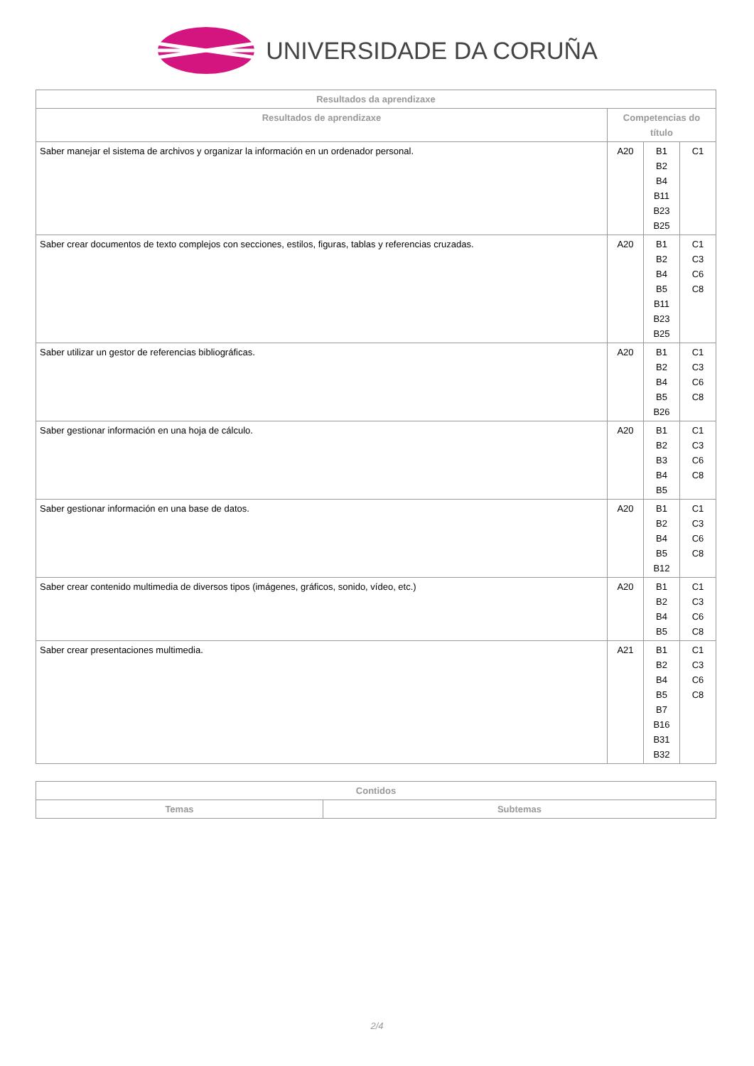UNIVERSIDADE DA CORUÑA
| Resultados da aprendizaxe | | | |
| --- | --- | --- | --- |
| Resultados de aprendizaxe | Competencias do título | | |
| Saber manejar el sistema de archivos y organizar la información en un ordenador personal. | A20 | B1 B2 B4 B11 B23 B25 | C1 |
| Saber crear documentos de texto complejos con secciones, estilos, figuras, tablas y referencias cruzadas. | A20 | B1 B2 B4 B5 B11 B23 B25 | C1 C3 C6 C8 |
| Saber utilizar un gestor de referencias bibliográficas. | A20 | B1 B2 B4 B5 B26 | C1 C3 C6 C8 |
| Saber gestionar información en una hoja de cálculo. | A20 | B1 B2 B3 B4 B5 | C1 C3 C6 C8 |
| Saber gestionar información en una base de datos. | A20 | B1 B2 B4 B5 B12 | C1 C3 C6 C8 |
| Saber crear contenido multimedia de diversos tipos (imágenes, gráficos, sonido, vídeo, etc.) | A20 | B1 B2 B4 B5 | C1 C3 C6 C8 |
| Saber crear presentaciones multimedia. | A21 | B1 B2 B4 B5 B7 B16 B31 B32 | C1 C3 C6 C8 |
| Contidos | |
| --- | --- |
| Temas | Subtemas |
2/4